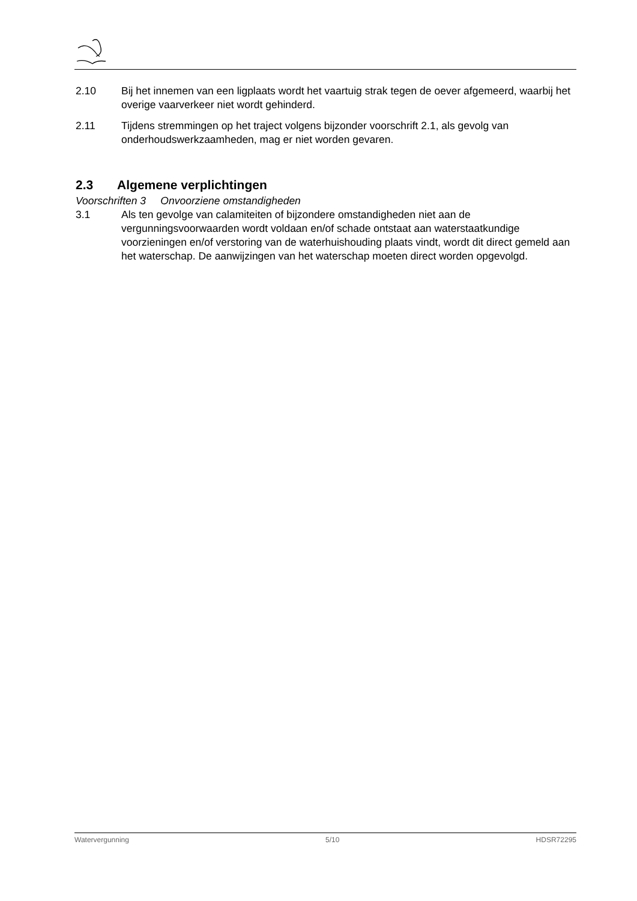2.10 Bij het innemen van een ligplaats wordt het vaartuig strak tegen de oever afgemeerd, waarbij het overige vaarverkeer niet wordt gehinderd.
2.11 Tijdens stremmingen op het traject volgens bijzonder voorschrift 2.1, als gevolg van onderhoudswerkzaamheden, mag er niet worden gevaren.
2.3 Algemene verplichtingen
Voorschriften 3 Onvoorziene omstandigheden
3.1 Als ten gevolge van calamiteiten of bijzondere omstandigheden niet aan de vergunningsvoorwaarden wordt voldaan en/of schade ontstaat aan waterstaatkundige voorzieningen en/of verstoring van de waterhuishouding plaats vindt, wordt dit direct gemeld aan het waterschap. De aanwijzingen van het waterschap moeten direct worden opgevolgd.
Watervergunning 5/10 HDSR72295